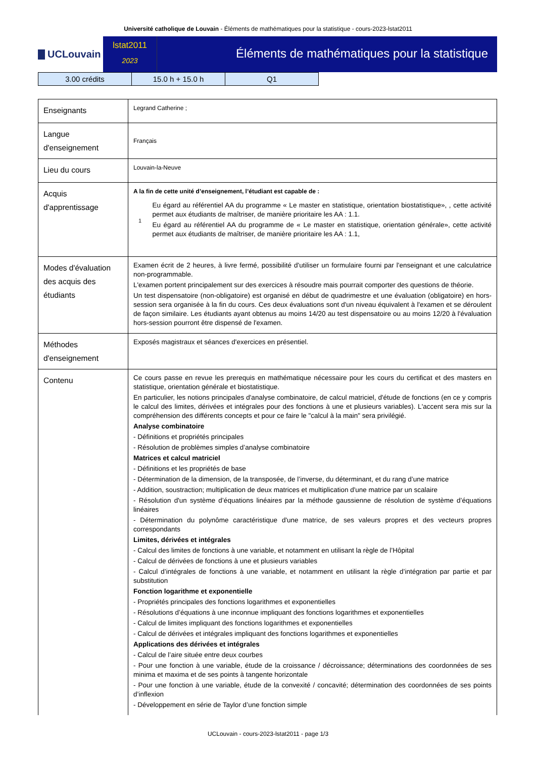Université catholique de Louvain - Éléments de mathématiques pour la statistique - cours-2023-lstat2011
UCLouvain
lstat2011
2023
Éléments de mathématiques pour la statistique
| 3.00 crédits | 15.0 h + 15.0 h | Q1 |
| Enseignants | Legrand Catherine ; |
| Langue d'enseignement | Français |
| Lieu du cours | Louvain-la-Neuve |
| Acquis d'apprentissage | A la fin de cette unité d’enseignement, l’étudiant est capable de : 1 Eu égard au référentiel AA du programme « Le master en statistique, orientation biostatistique», , cette activité permet aux étudiants de maîtriser, de manière prioritaire les AA : 1.1. Eu égard au référentiel AA du programme de « Le master en statistique, orientation générale», cette activité permet aux étudiants de maîtriser, de manière prioritaire les AA : 1.1, |
| Modes d'évaluation des acquis des étudiants | Examen écrit de 2 heures, à livre fermé, possibilité d'utiliser un formulaire fourni par l'enseignant et une calculatrice non-programmable. L'examen portent principalement sur des exercices à résoudre mais pourrait comporter des questions de théorie. Un test dispensatoire (non-obligatoire) est organisé en début de quadrimestre et une évaluation (obligatoire) en hors-session sera organisée à la fin du cours. Ces deux évaluations sont d'un niveau équivalent à l'examen et se déroulent de façon similaire. Les étudiants ayant obtenus au moins 14/20 au test dispensatoire ou au moins 12/20 à l'évaluation hors-session pourront être dispensé de l'examen. |
| Méthodes d'enseignement | Exposés magistraux et séances d'exercices en présentiel. |
| Contenu | Ce cours passe en revue les prerequis en mathématique nécessaire pour les cours du certificat et des masters en statistique, orientation générale et biostatistique. En particulier, les notions principales d'analyse combinatoire, de calcul matriciel, d'étude de fonctions (en ce y compris le calcul des limites, dérivées et intégrales pour des fonctions à une et plusieurs variables). L'accent sera mis sur la compréhension des différents concepts et pour ce faire le "calcul à la main" sera privilégié. Analyse combinatoire - Définitions et propriétés principales - Résolution de problèmes simples d’analyse combinatoire Matrices et calcul matriciel - Définitions et les propriétés de base - Détermination de la dimension, de la transposée, de l’inverse, du déterminant, et du rang d’une matrice - Addition, soustraction; multiplication de deux matrices et multiplication d'une matrice par un scalaire - Résolution d'un système d’équations linéaires par la méthode gaussienne de résolution de système d’équations linéaires - Détermination du polynôme caractéristique d'une matrice, de ses valeurs propres et des vecteurs propres correspondants Limites, dérivées et intégrales - Calcul des limites de fonctions à une variable, et notamment en utilisant la règle de l’Hôpital - Calcul de dérivées de fonctions à une et plusieurs variables - Calcul d’intégrales de fonctions à une variable, et notamment en utilisant la règle d’intégration par partie et par substitution Fonction logarithme et exponentielle - Propriétés principales des fonctions logarithmes et exponentielles - Résolutions d’équations à une inconnue impliquant des fonctions logarithmes et exponentielles - Calcul de limites impliquant des fonctions logarithmes et exponentielles - Calcul de dérivées et intégrales impliquant des fonctions logarithmes et exponentielles Applications des dérivées et intégrales - Calcul de l’aire située entre deux courbes - Pour une fonction à une variable, étude de la croissance / décroissance; déterminations des coordonnées de ses minima et maxima et de ses points à tangente horizontale - Pour une fonction à une variable, étude de la convexité / concavité; détermination des coordonnées de ses points d’inflexion - Développement en série de Taylor d’une fonction simple |
UCLouvain - cours-2023-lstat2011 - page 1/3